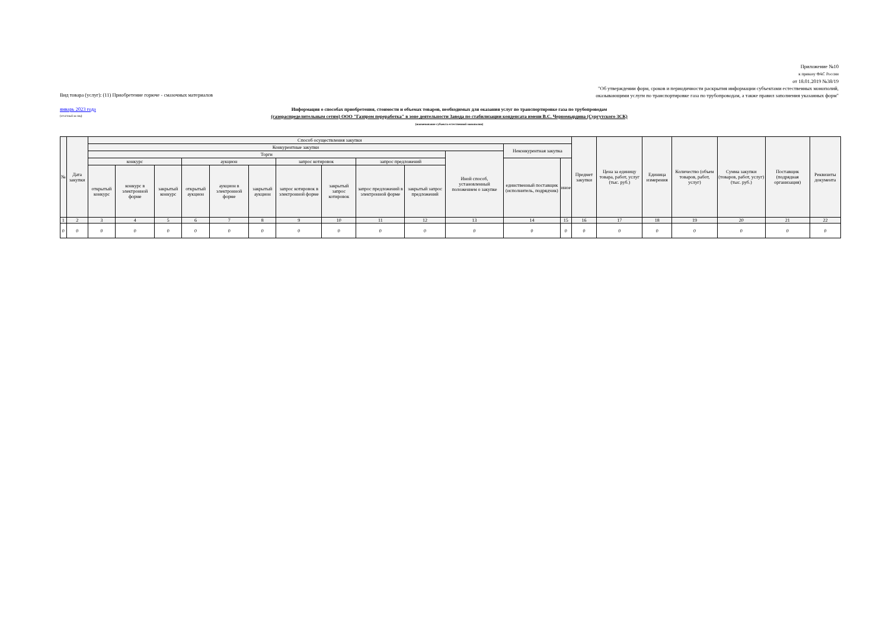Приложение №10
к приказу ФАС России
от 18.01.2019 №38/19
"Об утверждении форм, сроков и периодичности раскрытия информации субъектами естественных монополий,
оказывающими услуги по транспортировке газа по трубопроводам, а также правил заполнения указанных форм"
Вид товара (услуг): (11) Приобретение горюче - смазочных материалов
январь 2023 года
(отчётный месяц)
Информация о способах приобретения, стоимости и объемах товаров, необходимых для оказания услуг по транспортировке газа по трубопроводам
(газораспределительным сетям) ООО "Газпром переработка" в зоне деятельности Завода по стабилизации конденсата имени В.С. Черномырдина (Сургутского ЗСК)
(наименование субъекта естественной монополии)
| № | Дата закупки | Способ осуществления закупки | | | | | | | | | | | | | Предмет закупки | Цена за единицу товара, работ, услуг (тыс. руб.) | Единица измерения | Количество (объем товаров, работ, услуг) | Сумма закупки (товаров, работ, услуг) (тыс. руб.) | Поставщик (подрядная организация) | Реквизиты документа |
| --- | --- | --- | --- | --- | --- | --- | --- | --- | --- | --- | --- | --- | --- | --- | --- | --- | --- | --- | --- | --- | --- |
| | | Конкурентные закупки | | | | | | | | | | | Неконкурентная закупка | | | | | | | | |
| | | Торги | | | | | | | | | | Иной способ, установленный положением о закупке | | | | | | | | | |
| | | конкурс | | | аукцион | | | запрос котировок | | запрос предложений | | | единственный поставщик (исполнитель, подрядчик) | иное | | | | | | | |
| | | открытый конкурс | конкурс в электронной форме | закрытый конкурс | открытый аукцион | аукцион в электронной форме | закрытый аукцион | запрос котировок в электронной форме | закрытый запрос котировок | запрос предложений в электронной форме | закрытый запрос предложений | | | | | | | | | | |
| 1 | 2 | 3 | 4 | 5 | 6 | 7 | 8 | 9 | 10 | 11 | 12 | 13 | 14 | 15 | 16 | 17 | 18 | 19 | 20 | 21 | 22 |
| 0 | 0 | 0 | 0 | 0 | 0 | 0 | 0 | 0 | 0 | 0 | 0 | 0 | 0 | 0 | 0 | 0 | 0 | 0 | 0 | 0 | 0 |